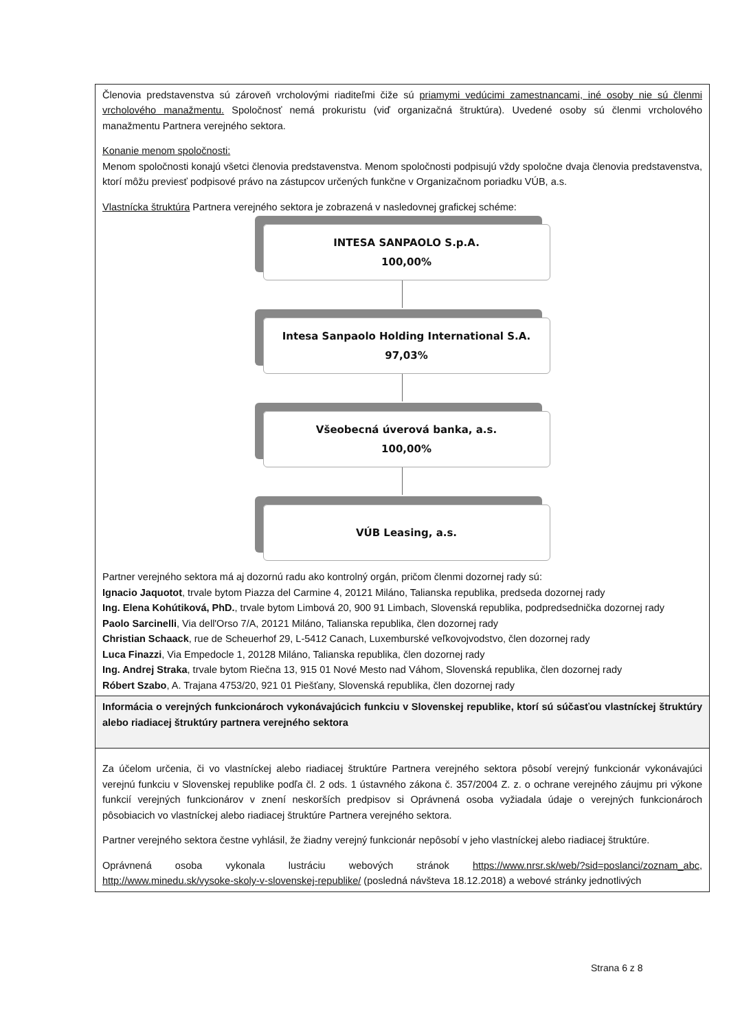| Členovia predstavenstva sú zároveň vrcholovými riaditeľmi čiže sú priamymi vedúcimi zamestnancami, iné osoby nie sú členmi vrcholového manažmentu. Spoločnosť nemá prokuristu (viď organizačná štruktúra). Uvedené osoby sú členmi vrcholového manažmentu Partnera verejného sektora. Konanie menom spoločnosti: Menom spoločnosti konajú všetci členovia predstavenstva. Menom spoločnosti podpisujú vždy spoločne dvaja členovia predstavenstva, ktorí môžu previesť podpisové právo na zástupcov určených funkčne v Organizačnom poriadku VÚB, a.s. Vlastnícka štruktúra Partnera verejného sektora je zobrazená v nasledovnej grafickej schéme: INTESA SANPAOLO S.p.A. 100,00% Intesa Sanpaolo Holding International S.A. 97,03% Všeobecná úverová banka, a.s. 100,00% VÚB Leasing, a.s. Partner verejného sektora má aj dozornú radu ako kontrolný orgán, pričom členmi dozornej rady sú: Ignacio Jaquotot , trvale bytom Piazza del Carmine 4, 20121 Miláno, Talianska republika, predseda dozornej rady Ing. Elena Kohútiková, PhD. , trvale bytom Limbová 20, 900 91 Limbach, Slovenská republika, podpredsednička dozornej rady Paolo Sarcinelli , Via dell'Orso 7/A, 20121 Miláno, Talianska republika, člen dozornej rady Christian Schaack , rue de Scheuerhof 29, L-5412 Canach, Luxemburské veľkovojvodstvo, člen dozornej rady Luca Finazzi , Via Empedocle 1, 20128 Miláno, Talianska republika, člen dozornej rady Ing. Andrej Straka , trvale bytom Riečna 13, 915 01 Nové Mesto nad Váhom, Slovenská republika, člen dozornej rady Róbert Szabo , A. Trajana 4753/20, 921 01 Piešťany, Slovenská republika, člen dozornej rady |
| Informácia o verejných funkcionároch vykonávajúcich funkciu v Slovenskej republike, ktorí sú súčasťou vlastníckej štruktúry alebo riadiacej štruktúry partnera verejného sektora |
| Za účelom určenia, či vo vlastníckej alebo riadiacej štruktúre Partnera verejného sektora pôsobí verejný funkcionár vykonávajúci verejnú funkciu v Slovenskej republike podľa čl. 2 ods. 1 ústavného zákona č. 357/2004 Z. z. o ochrane verejného záujmu pri výkone funkcií verejných funkcionárov v znení neskorších predpisov si Oprávnená osoba vyžiadala údaje o verejných funkcionároch pôsobiacich vo vlastníckej alebo riadiacej štruktúre Partnera verejného sektora. Partner verejného sektora čestne vyhlásil, že žiadny verejný funkcionár nepôsobí v jeho vlastníckej alebo riadiacej štruktúre. Oprávnená osoba vykonala lustráciu webových stránok https://www.nrsr.sk/web/?sid=poslanci/zoznam_abc , http://www.minedu.sk/vysoke-skoly-v-slovenskej-republike/ (posledná návšteva 18.12.2018) a webové stránky jednotlivých |
Strana 6 z 8